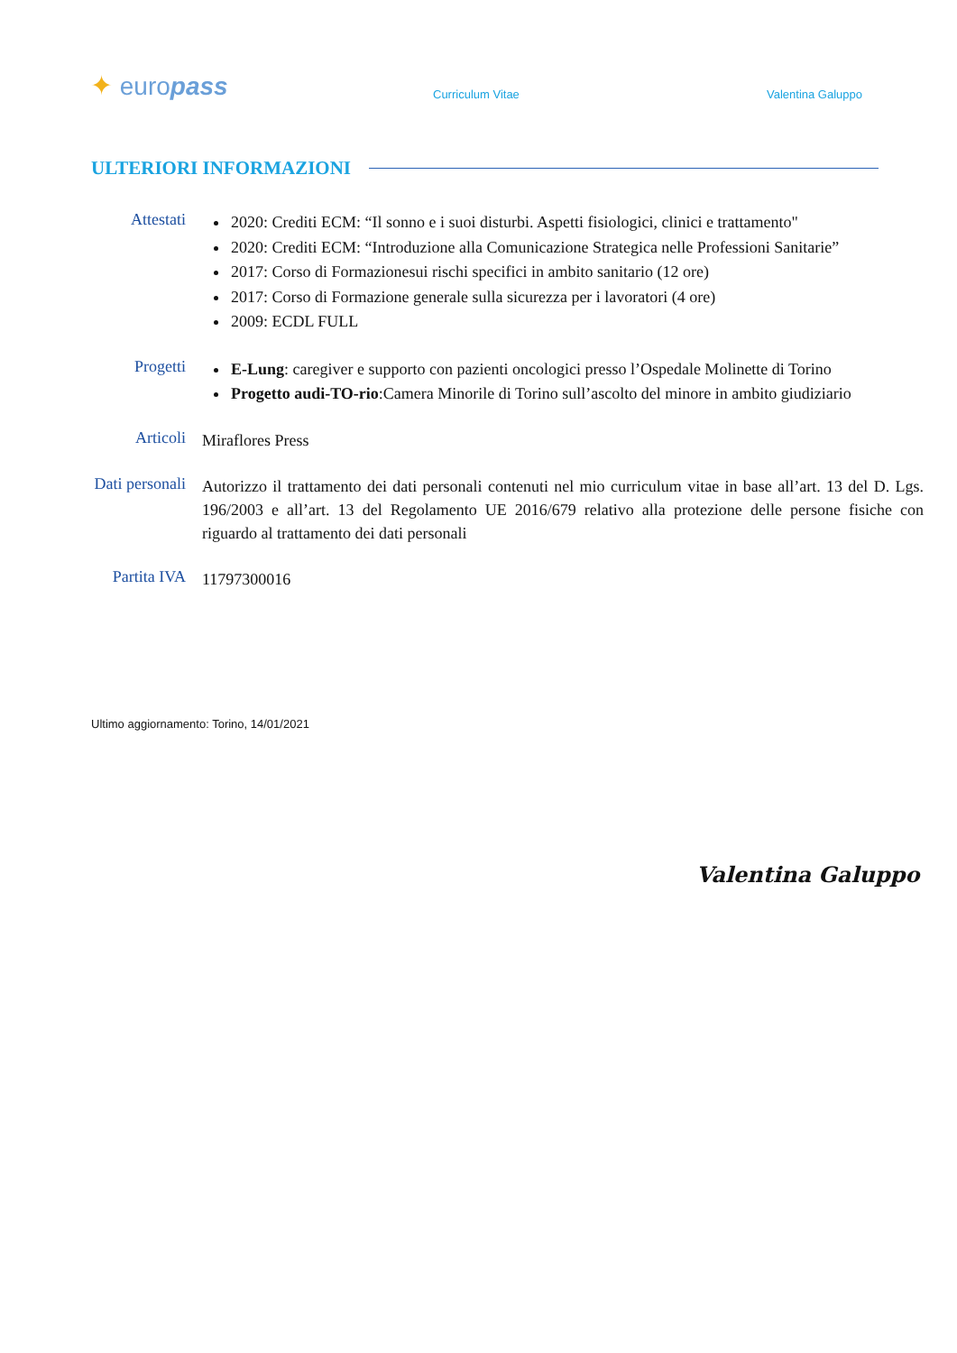✦ europass
Curriculum Vitae
Valentina Galuppo
ULTERIORI INFORMAZIONI
Attestati
2020: Crediti ECM: “Il sonno e i suoi disturbi. Aspetti fisiologici, clinici e trattamento"
2020: Crediti ECM: “Introduzione alla Comunicazione Strategica nelle Professioni Sanitarie”
2017: Corso di Formazionesui rischi specifici in ambito sanitario (12 ore)
2017: Corso di Formazione generale sulla sicurezza per i lavoratori (4 ore)
2009: ECDL FULL
Progetti
E-Lung: caregiver e supporto con pazienti oncologici presso l’Ospedale Molinette di Torino
Progetto audi-TO-rio:Camera Minorile di Torino sull’ascolto del minore in ambito giudiziario
Articoli
Miraflores Press
Dati personali
Autorizzo il trattamento dei dati personali contenuti nel mio curriculum vitae in base all’art. 13 del D. Lgs. 196/2003 e all’art. 13 del Regolamento UE 2016/679 relativo alla protezione delle persone fisiche con riguardo al trattamento dei dati personali
Partita IVA
11797300016
Ultimo aggiornamento: Torino, 14/01/2021
Valentina Galuppo